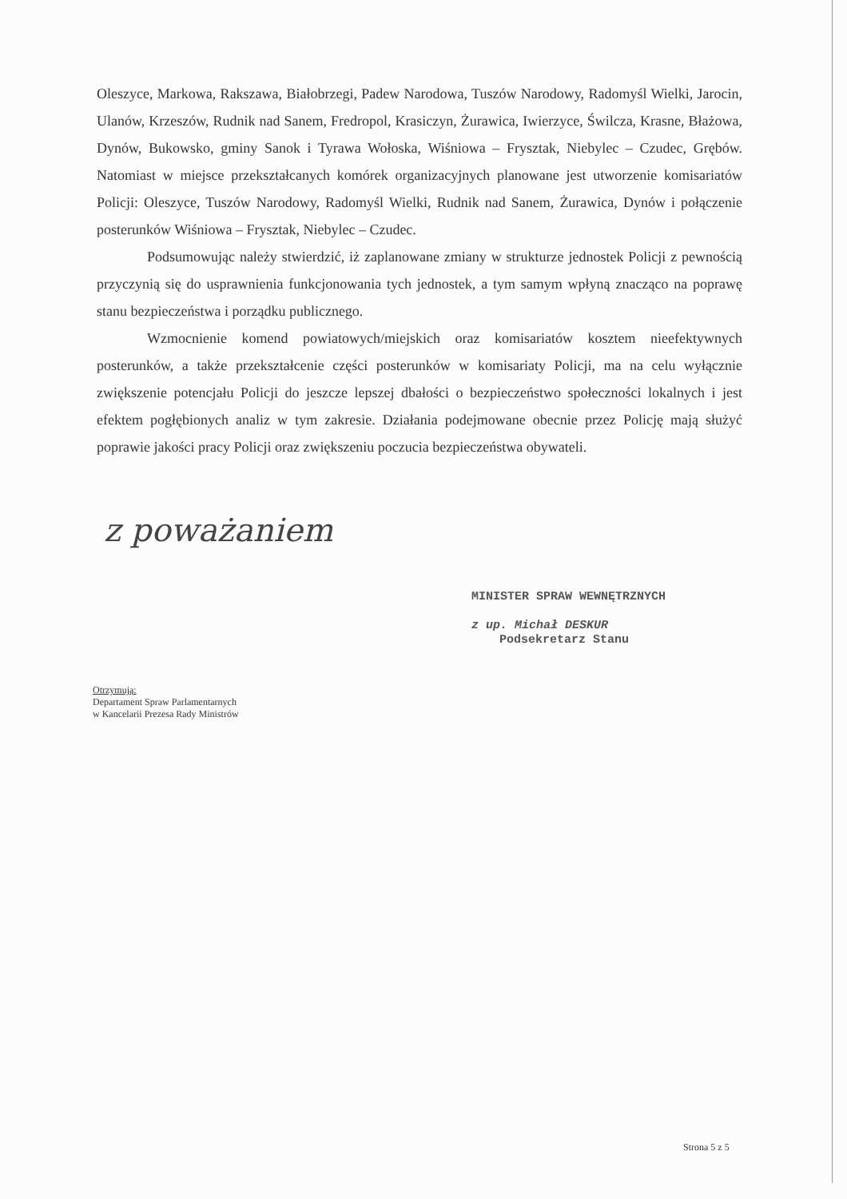Oleszyce, Markowa, Rakszawa, Białobrzegi, Padew Narodowa, Tuszów Narodowy, Radomyśl Wielki, Jarocin, Ulanów, Krzeszów, Rudnik nad Sanem, Fredropol, Krasiczyn, Żurawica, Iwierzyce, Świlcza, Krasne, Błażowa, Dynów, Bukowsko, gminy Sanok i Tyrawa Wołoska, Wiśniowa – Frysztak, Niebylec – Czudec, Grębów. Natomiast w miejsce przekształcanych komórek organizacyjnych planowane jest utworzenie komisariatów Policji: Oleszyce, Tuszów Narodowy, Radomyśl Wielki, Rudnik nad Sanem, Żurawica, Dynów i połączenie posterunków Wiśniowa – Frysztak, Niebylec – Czudec.
Podsumowując należy stwierdzić, iż zaplanowane zmiany w strukturze jednostek Policji z pewnością przyczynią się do usprawnienia funkcjonowania tych jednostek, a tym samym wpłyną znacząco na poprawę stanu bezpieczeństwa i porządku publicznego.
Wzmocnienie komend powiatowych/miejskich oraz komisariatów kosztem nieefektywnych posterunków, a także przekształcenie części posterunków w komisariaty Policji, ma na celu wyłącznie zwiększenie potencjału Policji do jeszcze lepszej dbałości o bezpieczeństwo społeczności lokalnych i jest efektem pogłębionych analiz w tym zakresie. Działania podejmowane obecnie przez Policję mają służyć poprawie jakości pracy Policji oraz zwiększeniu poczucia bezpieczeństwa obywateli.
z poważaniem
MINISTER SPRAW WEWNĘTRZNYCH
z up. Michał DESKUR
Podsekretarz Stanu
Otrzymują:
Departament Spraw Parlamentarnych
w Kancelarii Prezesa Rady Ministrów
Strona 5 z 5